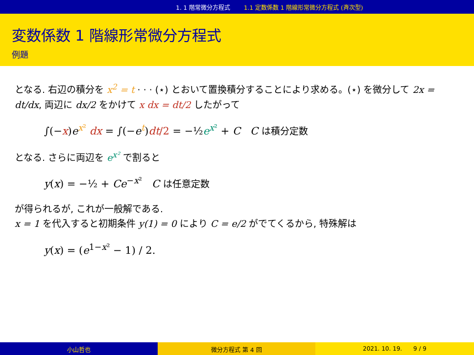1. 1 階常微分方程式 1.1 定数係数 1 階線形常微分方程式 (斉次型)
変数係数 1 階線形常微分方程式
例題
となる. 右辺の積分を x<sup>2</sup> = t · · · (⋆) とおいて置換積分することにより求める。(⋆) を微分して 2x = dt/dx, 両辺に dx/2 をかけて x dx = dt/2 したがって
∫(−x)e<sup>x²</sup> dx = ∫(−e<sup>t</sup>)dt/2 = −½e<sup>x²</sup> + C C は積分定数
となる. さらに両辺を e<sup>x²</sup> で割ると
y(x) = −½ + Ce<sup>−x²</sup> C は任意定数
が得られるが, これが一般解である.
x = 1 を代入すると初期条件 y(1) = 0 により C = e/2 がでてくるから, 特殊解は
y(x) = (e<sup>1−x²</sup> − 1) / 2.
小山哲也 微分方程式 第 4 回 2021. 10. 19. 9 / 9